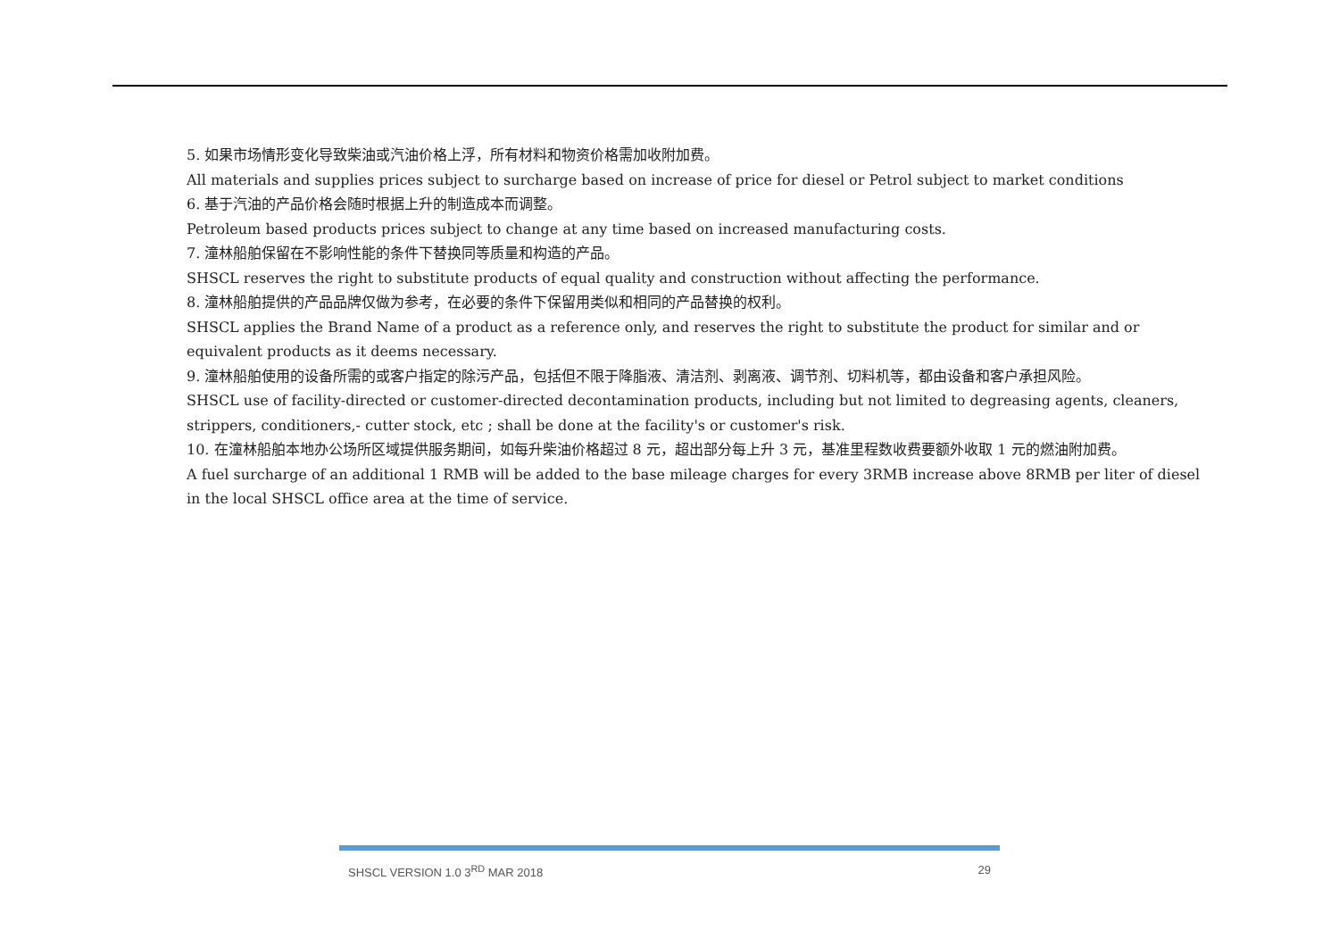5. 如果市场情形变化导致柴油或汽油价格上浮，所有材料和物资价格需加收附加费。
All materials and supplies prices subject to surcharge based on increase of price for diesel or Petrol subject to market conditions
6. 基于汽油的产品价格会随时根据上升的制造成本而调整。
Petroleum based products prices subject to change at any time based on increased manufacturing costs.
7. 潼林船舶保留在不影响性能的条件下替换同等质量和构造的产品。
SHSCL reserves the right to substitute products of equal quality and construction without affecting the performance.
8. 潼林船舶提供的产品品牌仅做为参考，在必要的条件下保留用类似和相同的产品替换的权利。
SHSCL applies the Brand Name of a product as a reference only, and reserves the right to substitute the product for similar and or equivalent products as it deems necessary.
9. 潼林船舶使用的设备所需的或客户指定的除污产品，包括但不限于降脂液、清洁剂、剥离液、调节剂、切料机等，都由设备和客户承担风险。
SHSCL use of facility-directed or customer-directed decontamination products, including but not limited to degreasing agents, cleaners, strippers, conditioners,- cutter stock, etc ; shall be done at the facility's or customer's risk.
10. 在潼林船舶本地办公场所区域提供服务期间，如每升柴油价格超过 8 元，超出部分每上升 3 元，基准里程数收费要额外收取 1 元的燃油附加费。
A fuel surcharge of an additional 1 RMB will be added to the base mileage charges for every 3RMB increase above 8RMB per liter of diesel in the local SHSCL office area at the time of service.
SHSCL VERSION 1.0 3<sup>RD</sup> MAR 2018 29